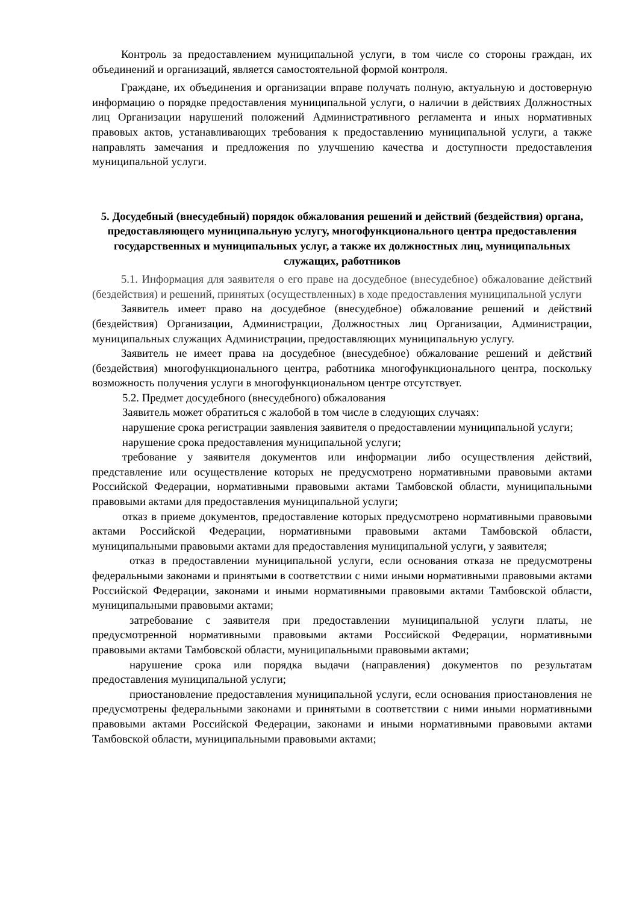Контроль за предоставлением муниципальной услуги, в том числе со стороны граждан, их объединений и организаций, является самостоятельной формой контроля.
Граждане, их объединения и организации вправе получать полную, актуальную и достоверную информацию о порядке предоставления муниципальной услуги, о наличии в действиях Должностных лиц Организации нарушений положений Административного регламента и иных нормативных правовых актов, устанавливающих требования к предоставлению муниципальной услуги, а также направлять замечания и предложения по улучшению качества и доступности предоставления муниципальной услуги.
5. Досудебный (внесудебный) порядок обжалования решений и действий (бездействия) органа, предоставляющего муниципальную услугу, многофункционального центра предоставления государственных и муниципальных услуг, а также их должностных лиц, муниципальных служащих, работников
5.1. Информация для заявителя о его праве на досудебное (внесудебное) обжалование действий (бездействия) и решений, принятых (осуществленных) в ходе предоставления муниципальной услуги
Заявитель имеет право на досудебное (внесудебное) обжалование решений и действий (бездействия) Организации, Администрации, Должностных лиц Организации, Администрации, муниципальных служащих Администрации, предоставляющих муниципальную услугу.
Заявитель не имеет права на досудебное (внесудебное) обжалование решений и действий (бездействия) многофункционального центра, работника многофункционального центра, поскольку возможность получения услуги в многофункциональном центре отсутствует.
5.2. Предмет досудебного (внесудебного) обжалования
Заявитель может обратиться с жалобой в том числе в следующих случаях:
нарушение срока регистрации заявления заявителя о предоставлении муниципальной услуги;
нарушение срока предоставления муниципальной услуги;
требование у заявителя документов или информации либо осуществления действий, представление или осуществление которых не предусмотрено нормативными правовыми актами Российской Федерации, нормативными правовыми актами Тамбовской области, муниципальными правовыми актами для предоставления муниципальной услуги;
отказ в приеме документов, предоставление которых предусмотрено нормативными правовыми актами Российской Федерации, нормативными правовыми актами Тамбовской области, муниципальными правовыми актами для предоставления муниципальной услуги, у заявителя;
отказ в предоставлении муниципальной услуги, если основания отказа не предусмотрены федеральными законами и принятыми в соответствии с ними иными нормативными правовыми актами Российской Федерации, законами и иными нормативными правовыми актами Тамбовской области, муниципальными правовыми актами;
затребование с заявителя при предоставлении муниципальной услуги платы, не предусмотренной нормативными правовыми актами Российской Федерации, нормативными правовыми актами Тамбовской области, муниципальными правовыми актами;
нарушение срока или порядка выдачи (направления) документов по результатам предоставления муниципальной услуги;
приостановление предоставления муниципальной услуги, если основания приостановления не предусмотрены федеральными законами и принятыми в соответствии с ними иными нормативными правовыми актами Российской Федерации, законами и иными нормативными правовыми актами Тамбовской области, муниципальными правовыми актами;